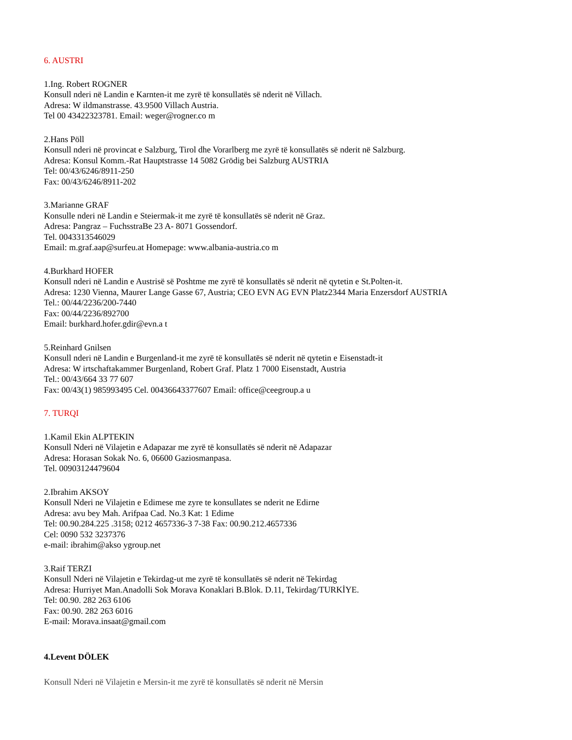6. AUSTRI
1.Ing. Robert ROGNER
Konsull nderi në Landin e Karnten-it me zyrë të konsullatës së nderit në Villach.
Adresa: W ildmanstrasse. 43.9500 Villach Austria.
Tel 00 43422323781. Email: weger@rogner.co m
2.Hans Pöll
Konsull nderi në provincat e Salzburg, Tirol dhe Vorarlberg me zyrë të konsullatës së nderit në Salzburg.
Adresa: Konsul Komm.-Rat Hauptstrasse 14 5082 Grödig bei Salzburg AUSTRIA
Tel: 00/43/6246/8911-250
Fax: 00/43/6246/8911-202
3.Marianne GRAF
Konsulle nderi në Landin e Steiermak-it me zyrë të konsullatës së nderit në Graz.
Adresa: Pangraz – FuchsstraBe 23 A- 8071 Gossendorf.
Tel. 0043313546029
Email: m.graf.aap@surfeu.at Homepage: www.albania-austria.co m
4.Burkhard HOFER
Konsull nderi në Landin e Austrisë së Poshtme me zyrë të konsullatës së nderit në qytetin e St.Polten-it.
Adresa: 1230 Vienna, Maurer Lange Gasse 67, Austria; CEO EVN AG EVN Platz2344 Maria Enzersdorf AUSTRIA
Tel.: 00/44/2236/200-7440
Fax: 00/44/2236/892700
Email: burkhard.hofer.gdir@evn.a t
5.Reinhard Gnilsen
Konsull nderi në Landin e Burgenland-it me zyrë të konsullatës së nderit në qytetin e Eisenstadt-it
Adresa: W irtschaftakammer Burgenland, Robert Graf. Platz 1 7000 Eisenstadt, Austria
Tel.: 00/43/664 33 77 607
Fax: 00/43(1) 985993495 Cel. 00436643377607 Email: office@ceegroup.a u
7. TURQI
1.Kamil Ekin ALPTEKIN
Konsull Nderi në Vilajetin e Adapazar me zyrë të konsullatës së nderit në Adapazar
Adresa: Horasan Sokak No. 6, 06600 Gaziosmanpasa.
Tel. 00903124479604
2.Ibrahim AKSOY
Konsull Nderi ne Vilajetin e Edimese me zyre te konsullates se nderit ne Edirne
Adresa: avu bey Mah. Arifpaa Cad. No.3 Kat: 1 Edime
Tel: 00.90.284.225 .3158; 0212 4657336-3 7-38 Fax: 00.90.212.4657336
Cel: 0090 532 3237376
e-mail: ibrahim@akso ygroup.net
3.Raif TERZI
Konsull Nderi në Vilajetin e Tekirdag-ut me zyrë të konsullatës së nderit në Tekirdag
Adresa: Hurriyet Man.Anadolli Sok Morava Konaklari B.Blok. D.11, Tekirdag/TURKİYE.
Tel: 00.90. 282 263 6106
Fax: 00.90. 282 263 6016
E-mail: Morava.insaat@gmail.com
4.Levent DÖLEK
Konsull Nderi në Vilajetin e Mersin-it me zyrë të konsullatës së nderit në Mersin